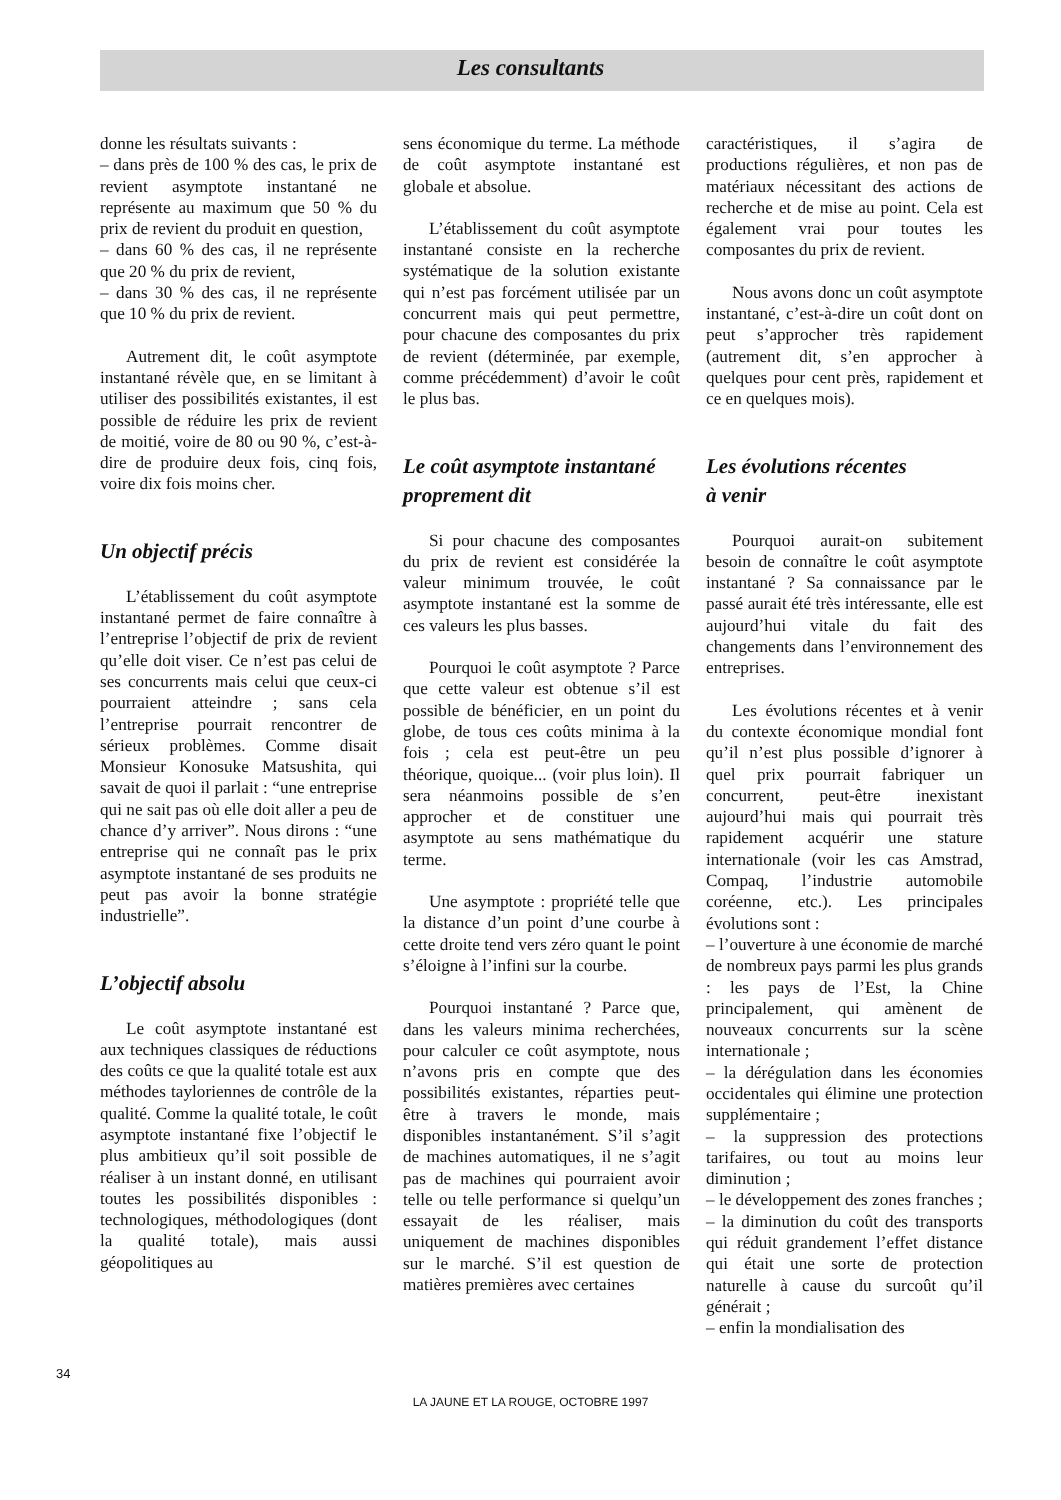Les consultants
donne les résultats suivants :
– dans près de 100 % des cas, le prix de revient asymptote instantané ne représente au maximum que 50 % du prix de revient du produit en question,
– dans 60 % des cas, il ne représente que 20 % du prix de revient,
– dans 30 % des cas, il ne représente que 10 % du prix de revient.
Autrement dit, le coût asymptote instantané révèle que, en se limitant à utiliser des possibilités existantes, il est possible de réduire les prix de revient de moitié, voire de 80 ou 90 %, c’est-à-dire de produire deux fois, cinq fois, voire dix fois moins cher.
Un objectif précis
L’établissement du coût asymptote instantané permet de faire connaître à l’entreprise l’objectif de prix de revient qu’elle doit viser. Ce n’est pas celui de ses concurrents mais celui que ceux-ci pourraient atteindre ; sans cela l’entreprise pourrait rencontrer de sérieux problèmes. Comme disait Monsieur Konosuke Matsushita, qui savait de quoi il parlait : “une entreprise qui ne sait pas où elle doit aller a peu de chance d’y arriver”. Nous dirons : “une entreprise qui ne connaît pas le prix asymptote instantané de ses produits ne peut pas avoir la bonne stratégie industrielle”.
L’objectif absolu
Le coût asymptote instantané est aux techniques classiques de réductions des coûts ce que la qualité totale est aux méthodes tayloriennes de contrôle de la qualité. Comme la qualité totale, le coût asymptote instantané fixe l’objectif le plus ambitieux qu’il soit possible de réaliser à un instant donné, en utilisant toutes les possibilités disponibles : technologiques, méthodologiques (dont la qualité totale), mais aussi géopolitiques au
sens économique du terme. La méthode de coût asymptote instantané est globale et absolue.
L’établissement du coût asymptote instantané consiste en la recherche systématique de la solution existante qui n’est pas forcément utilisée par un concurrent mais qui peut permettre, pour chacune des composantes du prix de revient (déterminée, par exemple, comme précédemment) d’avoir le coût le plus bas.
Le coût asymptote instantané proprement dit
Si pour chacune des composantes du prix de revient est considérée la valeur minimum trouvée, le coût asymptote instantané est la somme de ces valeurs les plus basses.
Pourquoi le coût asymptote ? Parce que cette valeur est obtenue s’il est possible de bénéficier, en un point du globe, de tous ces coûts minima à la fois ; cela est peut-être un peu théorique, quoique... (voir plus loin). Il sera néanmoins possible de s’en approcher et de constituer une asymptote au sens mathématique du terme.
Une asymptote : propriété telle que la distance d’un point d’une courbe à cette droite tend vers zéro quant le point s’éloigne à l’infini sur la courbe.
Pourquoi instantané ? Parce que, dans les valeurs minima recherchées, pour calculer ce coût asymptote, nous n’avons pris en compte que des possibilités existantes, réparties peut-être à travers le monde, mais disponibles instantanément. S’il s’agit de machines automatiques, il ne s’agit pas de machines qui pourraient avoir telle ou telle performance si quelqu’un essayait de les réaliser, mais uniquement de machines disponibles sur le marché. S’il est question de matières premières avec certaines
caractéristiques, il s’agira de productions régulières, et non pas de matériaux nécessitant des actions de recherche et de mise au point. Cela est également vrai pour toutes les composantes du prix de revient.
Nous avons donc un coût asymptote instantané, c’est-à-dire un coût dont on peut s’approcher très rapidement (autrement dit, s’en approcher à quelques pour cent près, rapidement et ce en quelques mois).
Les évolutions récentes
à venir
Pourquoi aurait-on subitement besoin de connaître le coût asymptote instantané ? Sa connaissance par le passé aurait été très intéressante, elle est aujourd’hui vitale du fait des changements dans l’environnement des entreprises.
Les évolutions récentes et à venir du contexte économique mondial font qu’il n’est plus possible d’ignorer à quel prix pourrait fabriquer un concurrent, peut-être inexistant aujourd’hui mais qui pourrait très rapidement acquérir une stature internationale (voir les cas Amstrad, Compaq, l’industrie automobile coréenne, etc.). Les principales évolutions sont :
– l’ouverture à une économie de marché de nombreux pays parmi les plus grands : les pays de l’Est, la Chine principalement, qui amènent de nouveaux concurrents sur la scène internationale ;
– la dérégulation dans les économies occidentales qui élimine une protection supplémentaire ;
– la suppression des protections tarifaires, ou tout au moins leur diminution ;
– le développement des zones franches ;
– la diminution du coût des transports qui réduit grandement l’effet distance qui était une sorte de protection naturelle à cause du surcoût qu’il générait ;
– enfin la mondialisation des
34
LA JAUNE ET LA ROUGE, OCTOBRE 1997